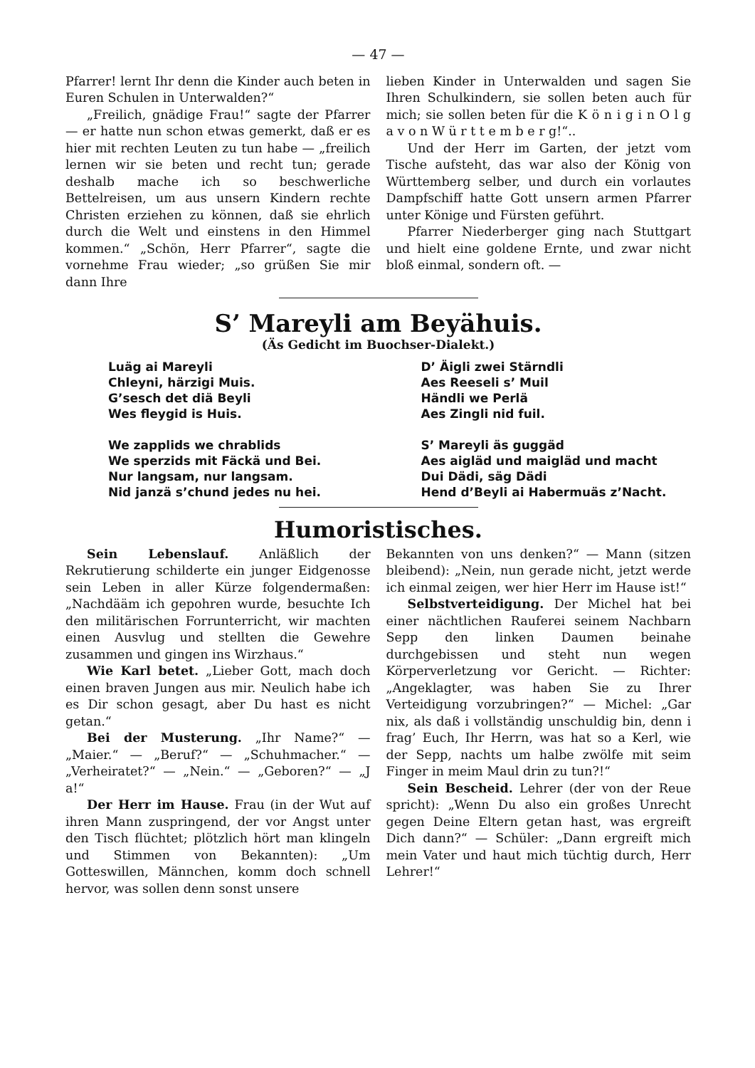— 47 —
Pfarrer! lernt Ihr denn die Kinder auch beten in Euren Schulen in Unterwalden?“
„Freilich, gnädige Frau!“ sagte der Pfarrer — er hatte nun schon etwas gemerkt, daß er es hier mit rechten Leuten zu tun habe — „freilich lernen wir sie beten und recht tun; gerade deshalb mache ich so beschwerliche Bettelreisen, um aus unsern Kindern rechte Christen erziehen zu können, daß sie ehrlich durch die Welt und einstens in den Himmel kommen.“ „Schön, Herr Pfarrer“, sagte die vornehme Frau wieder; „so grüßen Sie mir dann Ihre
lieben Kinder in Unterwalden und sagen Sie Ihren Schulkindern, sie sollen beten auch für mich; sie sollen beten für die K ö n i g i n O l g a v o n W ü r t t e m b e r g!“..
Und der Herr im Garten, der jetzt vom Tische aufsteht, das war also der König von Württemberg selber, und durch ein vorlautes Dampfschiff hatte Gott unsern armen Pfarrer unter Könige und Fürsten geführt.
Pfarrer Niederberger ging nach Stuttgart und hielt eine goldene Ernte, und zwar nicht bloß einmal, sondern oft. —
S’ Mareyli am Beyähuis.
(Äs Gedicht im Buochser-Dialekt.)
Luäg ai Mareyli
Chleyni, härzigi Muis.
G’sesch det diä Beyli
Wes fleygid is Huis.
We zapplids we chrablids
We sperzids mit Fäckä und Bei.
Nur langsam, nur langsam.
Nid janzä s’chund jedes nu hei.
D’ Äigli zwei Stärndli
Aes Reeseli s’ Muil
Händli we Perlä
Aes Zingli nid fuil.
S’ Mareyli äs guggäd
Aes aigläd und maigläd und macht
Dui Dädi, säg Dädi
Hend d’Beyli ai Habermuäs z’Nacht.
Humoristisches.
Sein Lebenslauf. Anläßlich der Rekrutierung schilderte ein junger Eidgenosse sein Leben in aller Kürze folgendermaßen: „Nachdääm ich gepohren wurde, besuchte Ich den militärischen Forrunterricht, wir machten einen Ausvlug und stellten die Gewehre zusammen und gingen ins Wirzhaus.“
Wie Karl betet. „Lieber Gott, mach doch einen braven Jungen aus mir. Neulich habe ich es Dir schon gesagt, aber Du hast es nicht getan.“
Bei der Musterung. „Ihr Name?“ — „Maier.“ — „Beruf?“ — „Schuhmacher.“ — „Verheiratet?“ — „Nein.“ — „Geboren?“ — „J a!“
Der Herr im Hause. Frau (in der Wut auf ihren Mann zuspringend, der vor Angst unter den Tisch flüchtet; plötzlich hört man klingeln und Stimmen von Bekannten): „Um Gotteswillen, Männchen, komm doch schnell hervor, was sollen denn sonst unsere
Bekannten von uns denken?“ — Mann (sitzen bleibend): „Nein, nun gerade nicht, jetzt werde ich einmal zeigen, wer hier Herr im Hause ist!“
Selbstverteidigung. Der Michel hat bei einer nächtlichen Rauferei seinem Nachbarn Sepp den linken Daumen beinahe durchgebissen und steht nun wegen Körperverletzung vor Gericht. — Richter: „Angeklagter, was haben Sie zu Ihrer Verteidigung vorzubringen?“ — Michel: „Gar nix, als daß i vollständig unschuldig bin, denn i frag’ Euch, Ihr Herrn, was hat so a Kerl, wie der Sepp, nachts um halbe zwölfe mit seim Finger in meim Maul drin zu tun?!“
Sein Bescheid. Lehrer (der von der Reue spricht): „Wenn Du also ein großes Unrecht gegen Deine Eltern getan hast, was ergreift Dich dann?“ — Schüler: „Dann ergreift mich mein Vater und haut mich tüchtig durch, Herr Lehrer!“